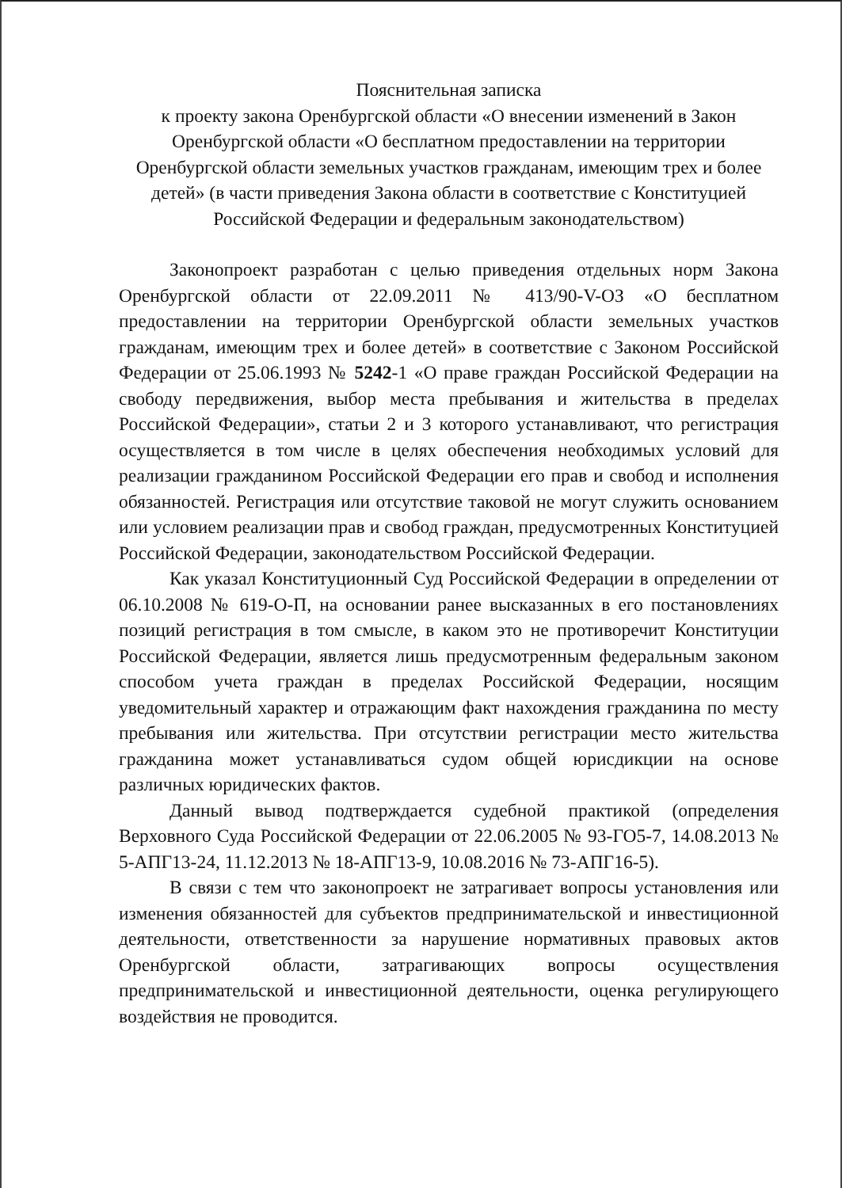Пояснительная записка
к проекту закона Оренбургской области «О внесении изменений в Закон Оренбургской области «О бесплатном предоставлении на территории Оренбургской области земельных участков гражданам, имеющим трех и более детей» (в части приведения Закона области в соответствие с Конституцией Российской Федерации и федеральным законодательством)
Законопроект разработан с целью приведения отдельных норм Закона Оренбургской области от 22.09.2011 № 413/90-V-ОЗ «О бесплатном предоставлении на территории Оренбургской области земельных участков гражданам, имеющим трех и более детей» в соответствие с Законом Российской Федерации от 25.06.1993 № 5242-1 «О праве граждан Российской Федерации на свободу передвижения, выбор места пребывания и жительства в пределах Российской Федерации», статьи 2 и 3 которого устанавливают, что регистрация осуществляется в том числе в целях обеспечения необходимых условий для реализации гражданином Российской Федерации его прав и свобод и исполнения обязанностей. Регистрация или отсутствие таковой не могут служить основанием или условием реализации прав и свобод граждан, предусмотренных Конституцией Российской Федерации, законодательством Российской Федерации.
Как указал Конституционный Суд Российской Федерации в определении от 06.10.2008 № 619-О-П, на основании ранее высказанных в его постановлениях позиций регистрация в том смысле, в каком это не противоречит Конституции Российской Федерации, является лишь предусмотренным федеральным законом способом учета граждан в пределах Российской Федерации, носящим уведомительный характер и отражающим факт нахождения гражданина по месту пребывания или жительства. При отсутствии регистрации место жительства гражданина может устанавливаться судом общей юрисдикции на основе различных юридических фактов.
Данный вывод подтверждается судебной практикой (определения Верховного Суда Российской Федерации от 22.06.2005 № 93-ГО5-7, 14.08.2013 № 5-АПГ13-24, 11.12.2013 № 18-АПГ13-9, 10.08.2016 № 73-АПГ16-5).
В связи с тем что законопроект не затрагивает вопросы установления или изменения обязанностей для субъектов предпринимательской и инвестиционной деятельности, ответственности за нарушение нормативных правовых актов Оренбургской области, затрагивающих вопросы осуществления предпринимательской и инвестиционной деятельности, оценка регулирующего воздействия не проводится.